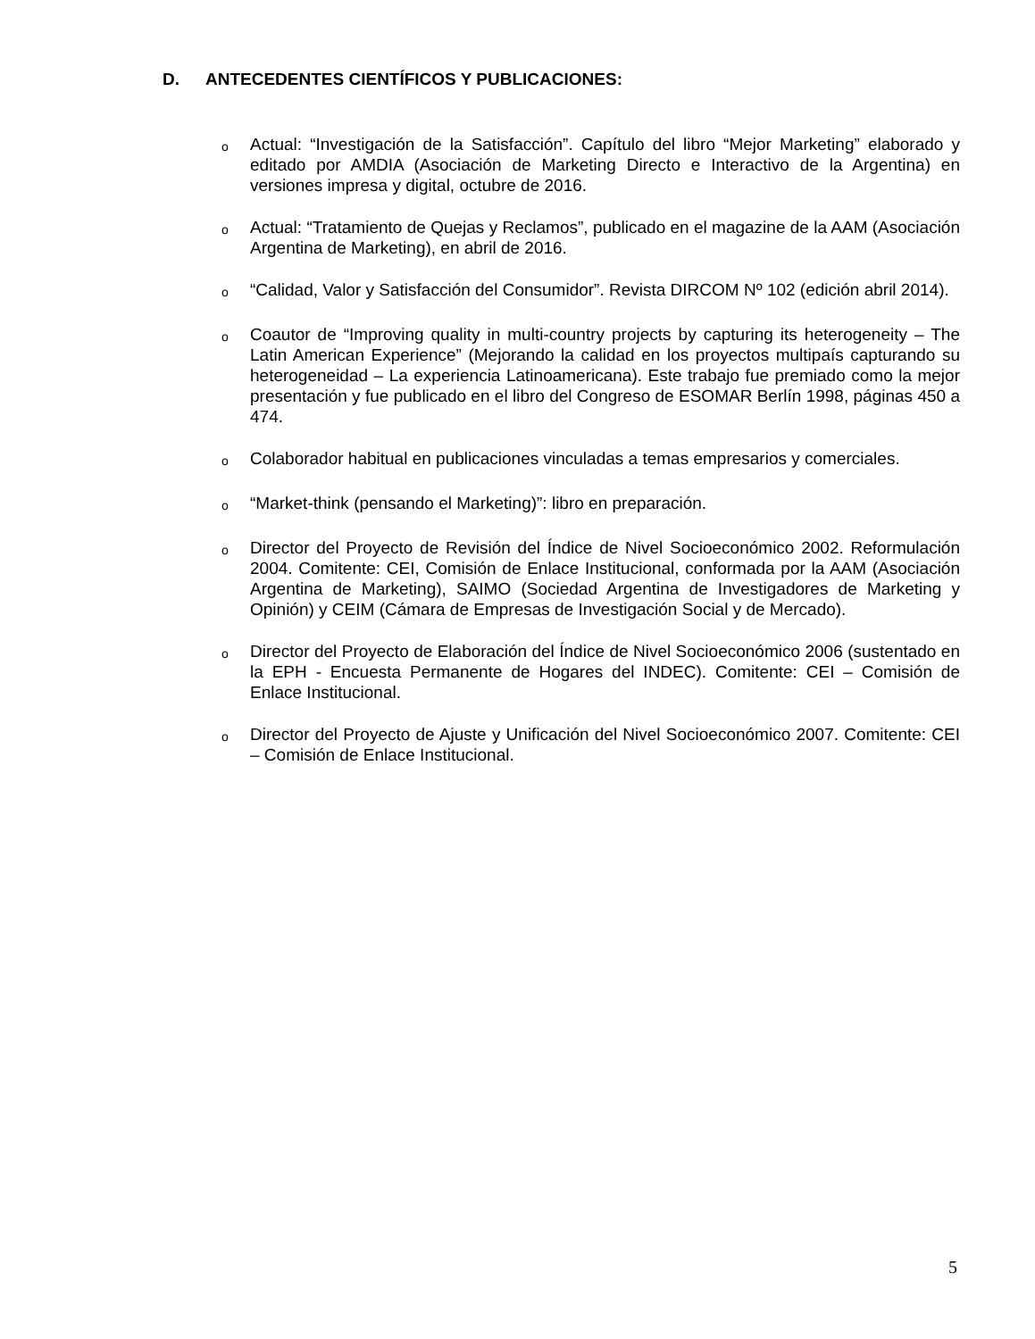D. ANTECEDENTES CIENTÍFICOS Y PUBLICACIONES:
o Actual: “Investigación de la Satisfacción”. Capítulo del libro “Mejor Marketing” elaborado y editado por AMDIA (Asociación de Marketing Directo e Interactivo de la Argentina) en versiones impresa y digital, octubre de 2016.
o Actual: “Tratamiento de Quejas y Reclamos”, publicado en el magazine de la AAM (Asociación Argentina de Marketing), en abril de 2016.
o “Calidad, Valor y Satisfacción del Consumidor”. Revista DIRCOM Nº 102 (edición abril 2014).
o Coautor de “Improving quality in multi-country projects by capturing its heterogeneity – The Latin American Experience” (Mejorando la calidad en los proyectos multipaís capturando su heterogeneidad – La experiencia Latinoamericana). Este trabajo fue premiado como la mejor presentación y fue publicado en el libro del Congreso de ESOMAR Berlín 1998, páginas 450 a 474.
o Colaborador habitual en publicaciones vinculadas a temas empresarios y comerciales.
o “Market-think (pensando el Marketing)”: libro en preparación.
o Director del Proyecto de Revisión del Índice de Nivel Socioeconómico 2002. Reformulación 2004. Comitente: CEI, Comisión de Enlace Institucional, conformada por la AAM (Asociación Argentina de Marketing), SAIMO (Sociedad Argentina de Investigadores de Marketing y Opinión) y CEIM (Cámara de Empresas de Investigación Social y de Mercado).
o Director del Proyecto de Elaboración del Índice de Nivel Socioeconómico 2006 (sustentado en la EPH - Encuesta Permanente de Hogares del INDEC). Comitente: CEI – Comisión de Enlace Institucional.
o Director del Proyecto de Ajuste y Unificación del Nivel Socioeconómico 2007. Comitente: CEI – Comisión de Enlace Institucional.
5